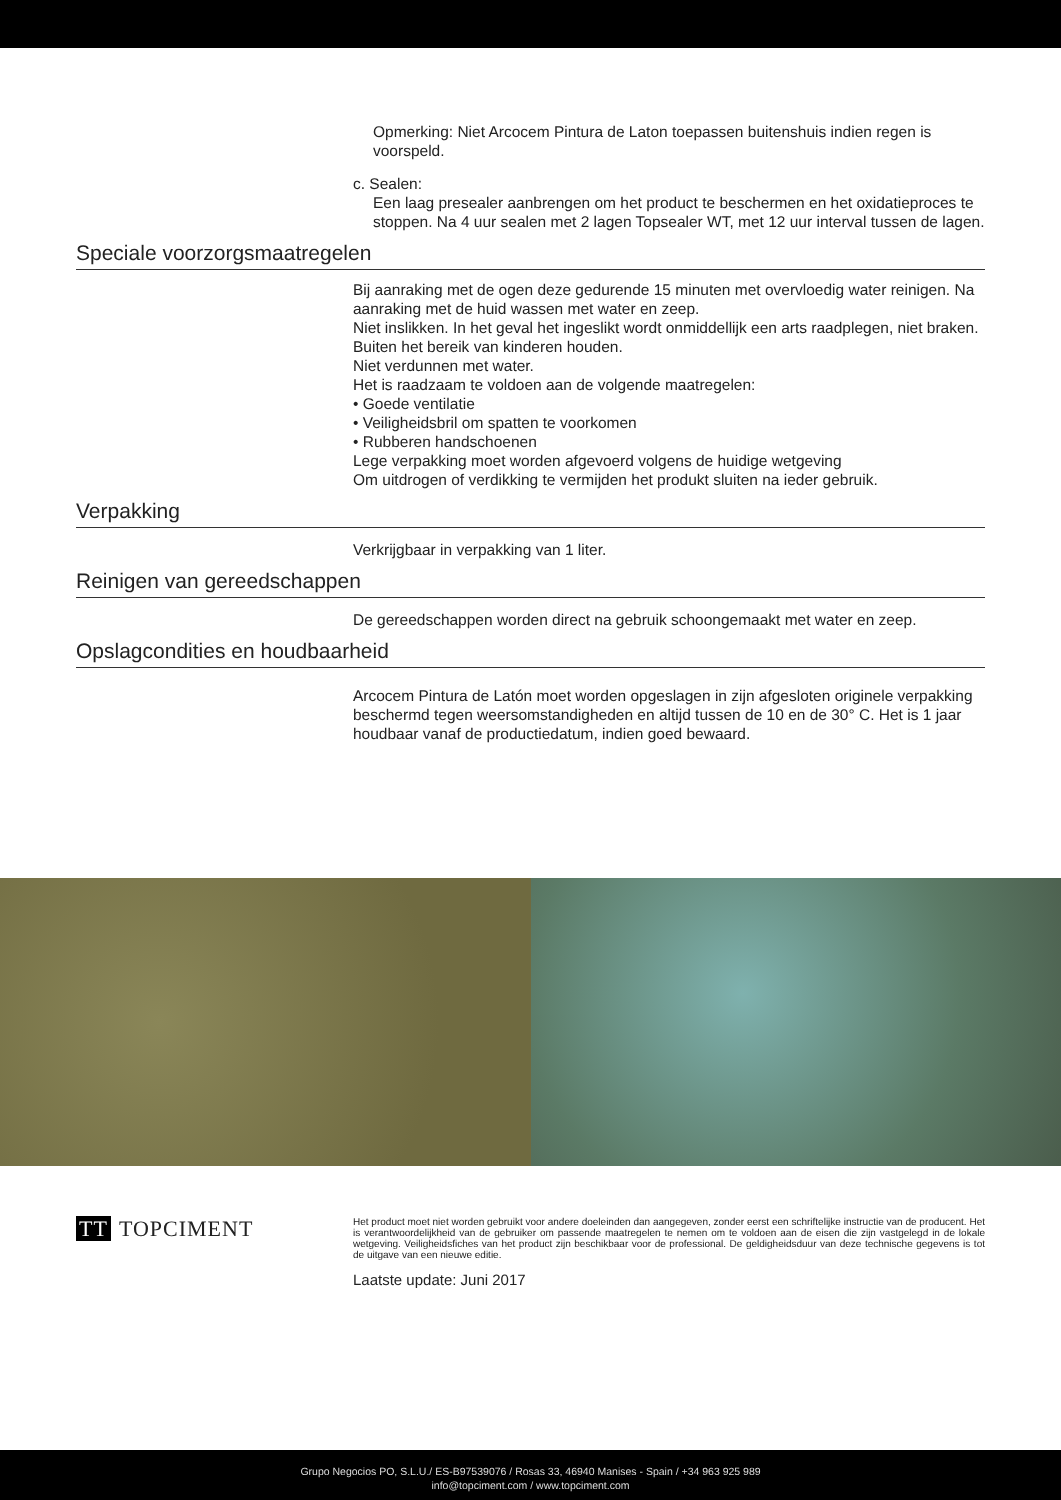Opmerking: Niet Arcocem Pintura de Laton toepassen buitenshuis indien regen is voorspeld.
c. Sealen:
Een laag presealer aanbrengen om het product te beschermen en het oxidatieproces te stoppen. Na 4 uur sealen met 2 lagen Topsealer WT, met 12 uur interval tussen de lagen.
Speciale voorzorgsmaatregelen
Bij aanraking met de ogen deze gedurende 15 minuten met overvloedig water reinigen. Na aanraking met de huid wassen met water en zeep.
Niet inslikken. In het geval het ingeslikt wordt onmiddellijk een arts raadplegen, niet braken.
Buiten het bereik van kinderen houden.
Niet verdunnen met water.
Het is raadzaam te voldoen aan de volgende maatregelen:
• Goede ventilatie
• Veiligheidsbril om spatten te voorkomen
• Rubberen handschoenen
Lege verpakking moet worden afgevoerd volgens de huidige wetgeving
Om uitdrogen of verdikking te vermijden het produkt sluiten na ieder gebruik.
Verpakking
Verkrijgbaar in verpakking van 1 liter.
Reinigen van gereedschappen
De gereedschappen worden direct na gebruik schoongemaakt met water en zeep.
Opslagcondities en houdbaarheid
Arcocem Pintura de Latón moet worden opgeslagen in zijn afgesloten originele verpakking beschermd tegen weersomstandigheden en altijd tussen de 10 en de 30° C. Het is 1 jaar houdbaar vanaf de productiedatum, indien goed bewaard.
TT TOPCIMENT
Het product moet niet worden gebruikt voor andere doeleinden dan aangegeven, zonder eerst een schriftelijke instructie van de producent. Het is verantwoordelijkheid van de gebruiker om passende maatregelen te nemen om te voldoen aan de eisen die zijn vastgelegd in de lokale wetgeving. Veiligheidsfiches van het product zijn beschikbaar voor de professional. De geldigheidsduur van deze technische gegevens is tot de uitgave van een nieuwe editie.
Laatste update: Juni 2017
Grupo Negocios PO, S.L.U./ ES-B97539076 / Rosas 33, 46940 Manises - Spain / +34 963 925 989
info@topciment.com / www.topciment.com